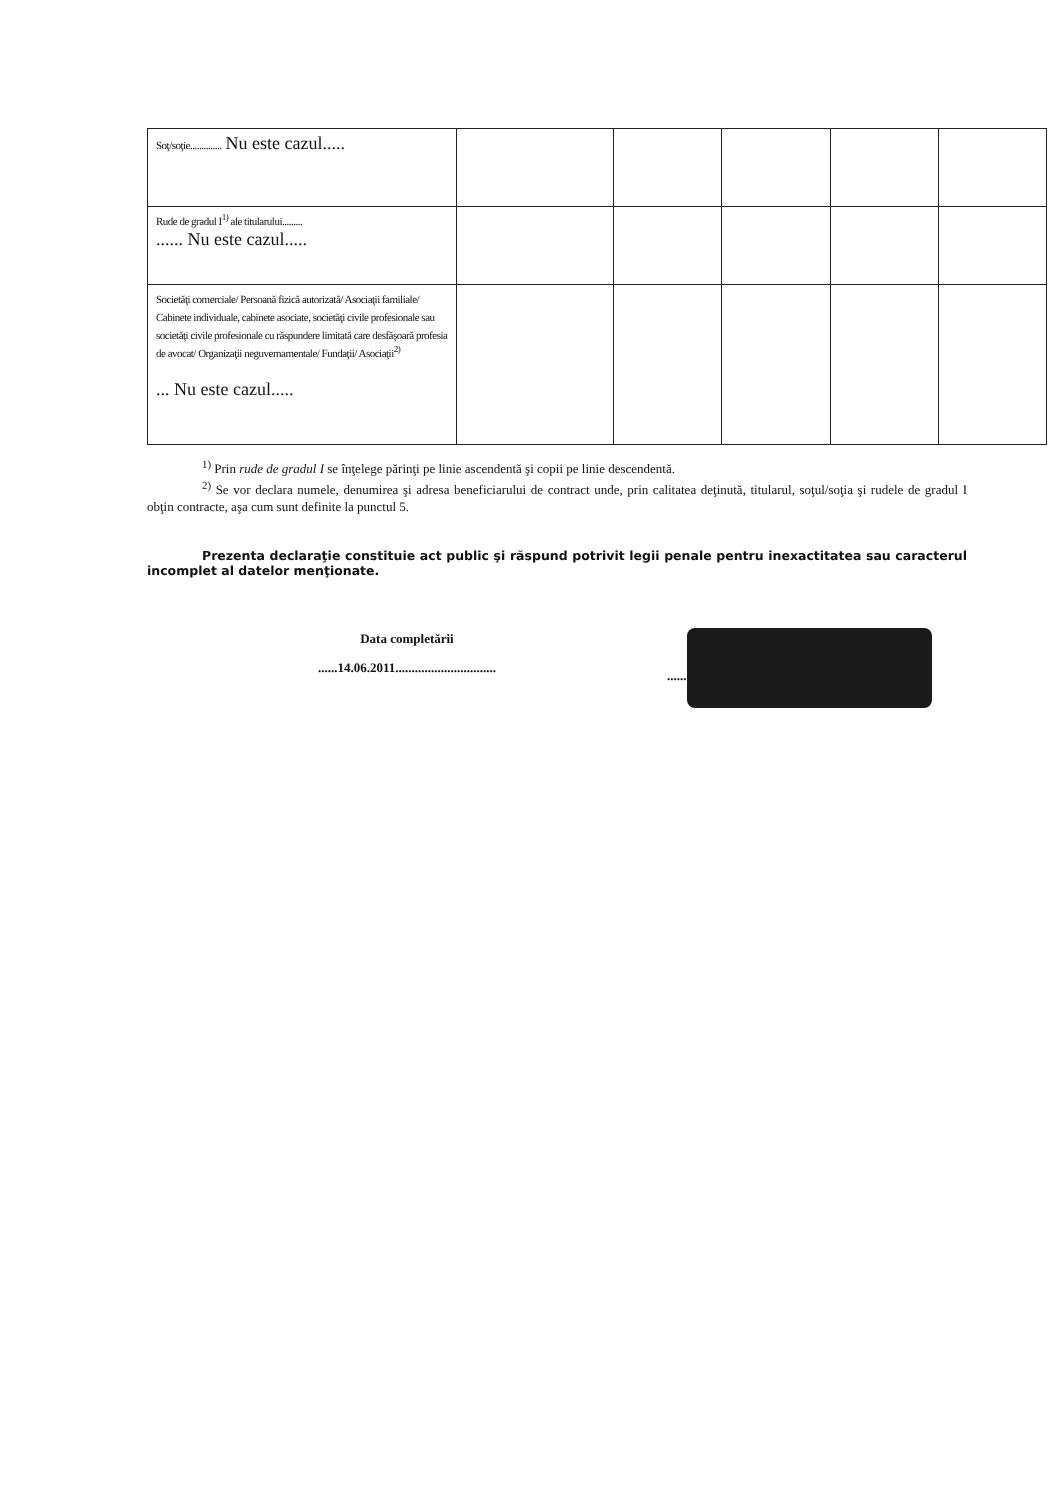| Soţ/soţie.............. Nu este cazul..... | | | | | |
| Rude de gradul I<sup>1)</sup> ale titularului......... ...... Nu este cazul..... | | | | | |
| Societăţi comerciale/ Persoană fizică autorizată/ Asociaţii familiale/ Cabinete individuale, cabinete asociate, societăţi civile profesionale sau societăţi civile profesionale cu răspundere limitată care desfăşoară profesia de avocat/ Organizaţii neguvernamentale/ Fundaţii/ Asociaţii<sup>2)</sup> ... Nu este cazul..... | | | | | |
<sup>1)</sup> Prin rude de gradul I se înţelege părinţi pe linie ascendentă şi copii pe linie descendentă.
<sup>2)</sup> Se vor declara numele, denumirea şi adresa beneficiarului de contract unde, prin calitatea deţinută, titularul, soţul/soţia şi rudele de gradul I obţin contracte, aşa cum sunt definite la punctul 5.
Prezenta declaraţie constituie act public şi răspund potrivit legii penale pentru inexactitatea sau caracterul incomplet al datelor menţionate.
Data completării
......14.06.2011...............................
......